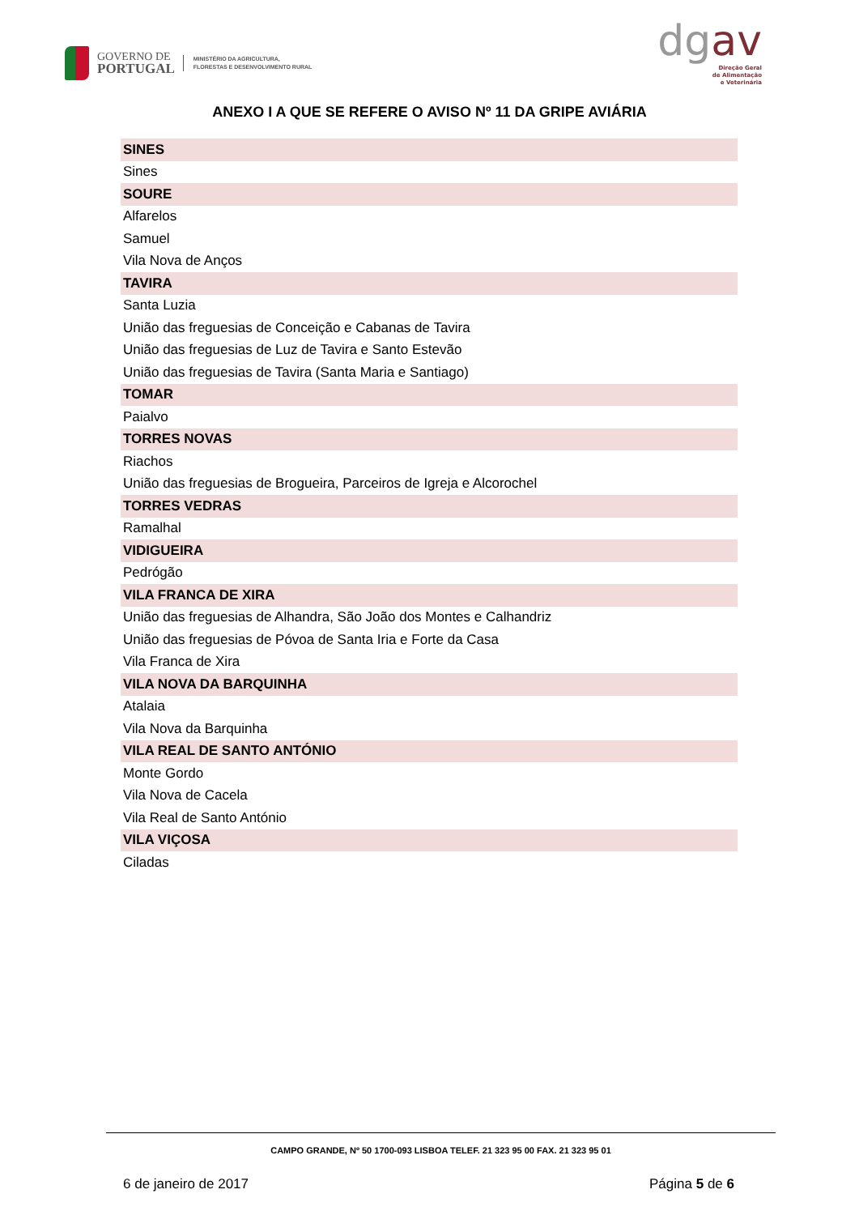GOVERNO DE
PORTUGAL
MINISTÉRIO DA AGRICULTURA,
FLORESTAS E DESENVOLVIMENTO RURAL
dgav
Direção Geral
de Alimentação
e Veterinária
ANEXO I A QUE SE REFERE O AVISO Nº 11 DA GRIPE AVIÁRIA
| SINES |
| --- |
| Sines |
| SOURE |
| Alfarelos |
| Samuel |
| Vila Nova de Anços |
| TAVIRA |
| Santa Luzia |
| União das freguesias de Conceição e Cabanas de Tavira |
| União das freguesias de Luz de Tavira e Santo Estevão |
| União das freguesias de Tavira (Santa Maria e Santiago) |
| TOMAR |
| Paialvo |
| TORRES NOVAS |
| Riachos |
| União das freguesias de Brogueira, Parceiros de Igreja e Alcorochel |
| TORRES VEDRAS |
| Ramalhal |
| VIDIGUEIRA |
| Pedrógão |
| VILA FRANCA DE XIRA |
| União das freguesias de Alhandra, São João dos Montes e Calhandriz |
| União das freguesias de Póvoa de Santa Iria e Forte da Casa |
| Vila Franca de Xira |
| VILA NOVA DA BARQUINHA |
| Atalaia |
| Vila Nova da Barquinha |
| VILA REAL DE SANTO ANTÓNIO |
| Monte Gordo |
| Vila Nova de Cacela |
| Vila Real de Santo António |
| VILA VIÇOSA |
| Ciladas |
CAMPO GRANDE, Nº 50 1700-093 LISBOA TELEF. 21 323 95 00 FAX. 21 323 95 01
6 de janeiro de 2017 Página 5 de 6